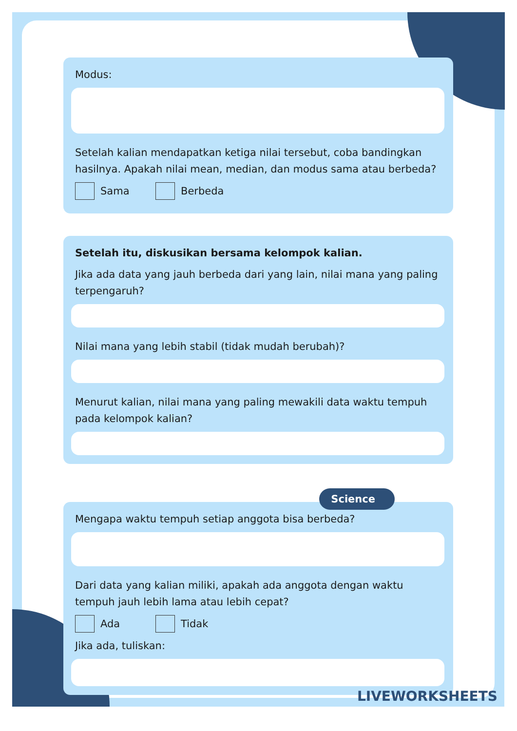Modus:
Setelah kalian mendapatkan ketiga nilai tersebut, coba bandingkan hasilnya. Apakah nilai mean, median, dan modus sama atau berbeda?
Sama Berbeda
Setelah itu, diskusikan bersama kelompok kalian.
Jika ada data yang jauh berbeda dari yang lain, nilai mana yang paling terpengaruh?
Nilai mana yang lebih stabil (tidak mudah berubah)?
Menurut kalian, nilai mana yang paling mewakili data waktu tempuh pada kelompok kalian?
Science
Mengapa waktu tempuh setiap anggota bisa berbeda?
Dari data yang kalian miliki, apakah ada anggota dengan waktu tempuh jauh lebih lama atau lebih cepat?
Ada Tidak
Jika ada, tuliskan:
LIVEWORKSHEETS